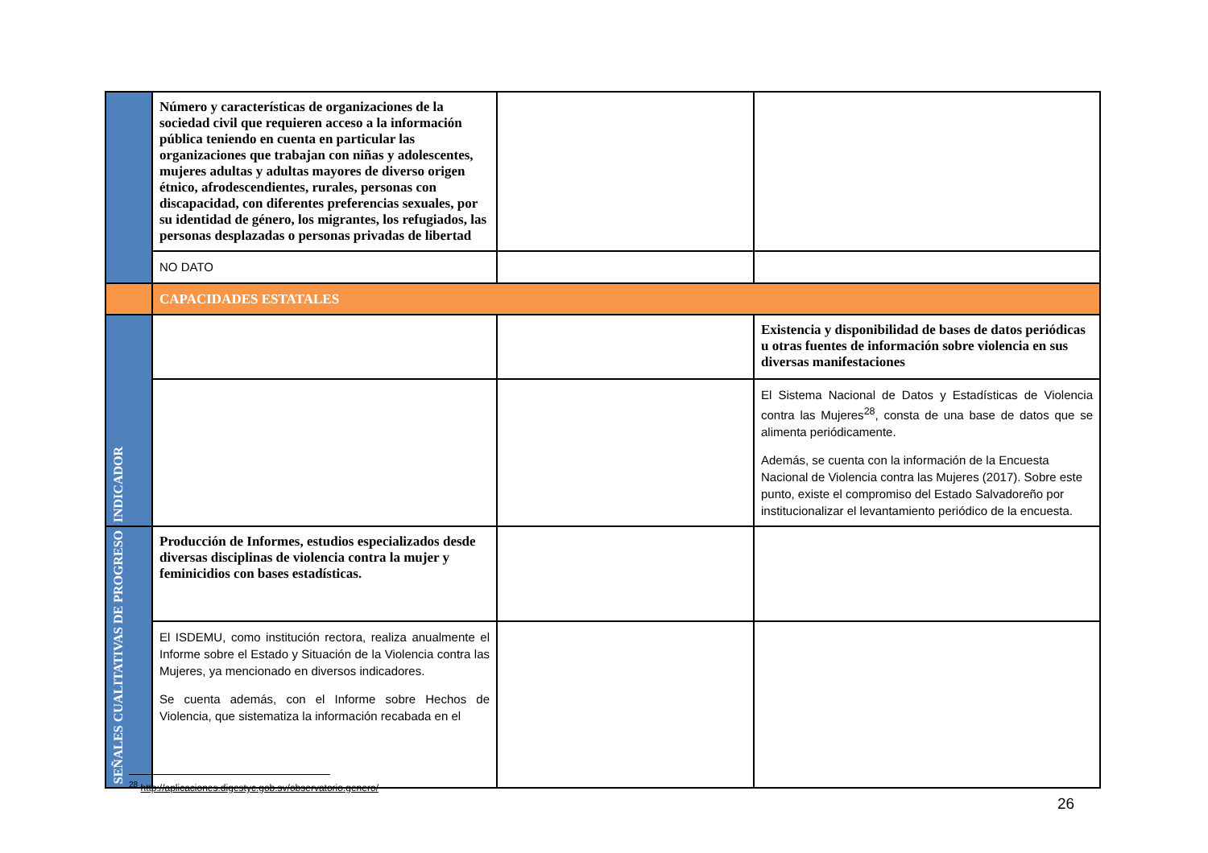| | Número y características de organizaciones de la sociedad civil que requieren acceso a la información pública teniendo en cuenta en particular las organizaciones que trabajan con niñas y adolescentes, mujeres adultas y adultas mayores de diverso origen étnico, afrodescendientes, rurales, personas con discapacidad, con diferentes preferencias sexuales, por su identidad de género, los migrantes, los refugiados, las personas desplazadas o personas privadas de libertad | | |
| | NO DATO | | |
| | CAPACIDADES ESTATALES | | |
| INDICADOR | | | Existencia y disponibilidad de bases de datos periódicas u otras fuentes de información sobre violencia en sus diversas manifestaciones |
| | | | El Sistema Nacional de Datos y Estadísticas de Violencia contra las Mujeres<sup>28</sup>, consta de una base de datos que se alimenta periódicamente. Además, se cuenta con la información de la Encuesta Nacional de Violencia contra las Mujeres (2017). Sobre este punto, existe el compromiso del Estado Salvadoreño por institucionalizar el levantamiento periódico de la encuesta. |
| SEÑALES CUALITATIVAS DE PROGRESO | Producción de Informes, estudios especializados desde diversas disciplinas de violencia contra la mujer y feminicidios con bases estadísticas. | | |
| | El ISDEMU, como institución rectora, realiza anualmente el Informe sobre el Estado y Situación de la Violencia contra las Mujeres, ya mencionado en diversos indicadores. Se cuenta además, con el Informe sobre Hechos de Violencia, que sistematiza la información recabada en el | | |
<sup>28</sup> http://aplicaciones.digestyc.gob.sv/observatorio.genero/
26